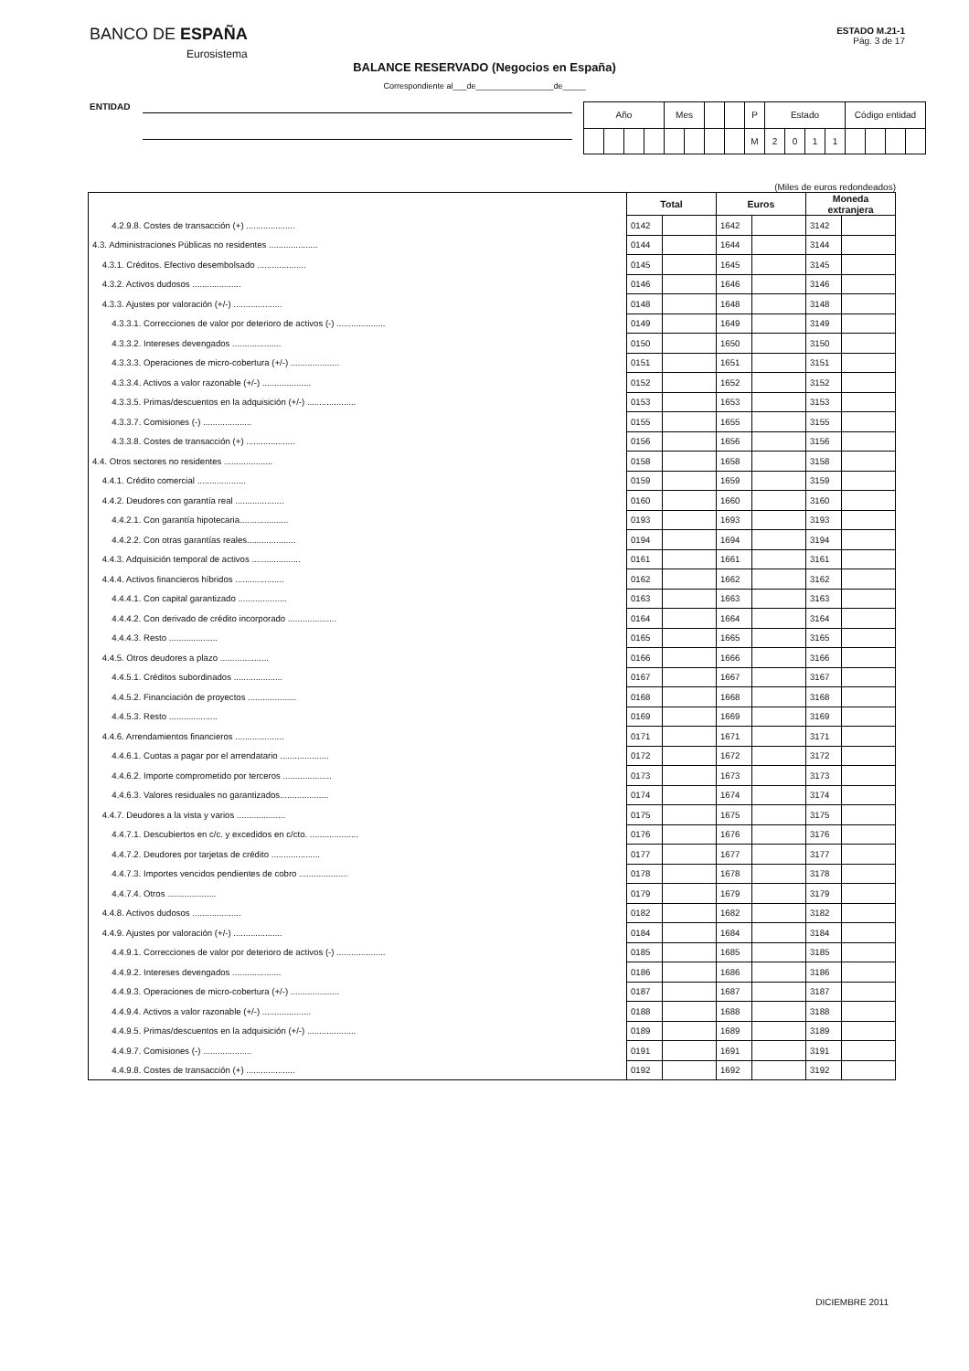BANCO DE ESPAÑA
Eurosistema
ESTADO M.21-1
Pág. 3 de 17
BALANCE RESERVADO (Negocios en España)
Correspondiente al___de_________________de_____
ENTIDAD
| Año | | | | Mes | | | | P | Estado | | | | Código entidad | | | |
| | | | | | | | | M | 2 | 0 | 1 | 1 | | | | |
(Miles de euros redondeados)
| | Total | | Euros | | Moneda extranjera | |
| --- | --- | --- | --- | --- | --- | --- |
| 4.2.9.8. Costes de transacción (+) .................... | 0142 | | 1642 | | 3142 | |
| 4.3. Administraciones Públicas no residentes .................... | 0144 | | 1644 | | 3144 | |
| 4.3.1. Créditos. Efectivo desembolsado .................... | 0145 | | 1645 | | 3145 | |
| 4.3.2. Activos dudosos .................... | 0146 | | 1646 | | 3146 | |
| 4.3.3. Ajustes por valoración (+/-) .................... | 0148 | | 1648 | | 3148 | |
| 4.3.3.1. Correcciones de valor por deterioro de activos (-) .................... | 0149 | | 1649 | | 3149 | |
| 4.3.3.2. Intereses devengados .................... | 0150 | | 1650 | | 3150 | |
| 4.3.3.3. Operaciones de micro-cobertura (+/-) .................... | 0151 | | 1651 | | 3151 | |
| 4.3.3.4. Activos a valor razonable (+/-) .................... | 0152 | | 1652 | | 3152 | |
| 4.3.3.5. Primas/descuentos en la adquisición (+/-) .................... | 0153 | | 1653 | | 3153 | |
| 4.3.3.7. Comisiones (-) .................... | 0155 | | 1655 | | 3155 | |
| 4.3.3.8. Costes de transacción (+) .................... | 0156 | | 1656 | | 3156 | |
| 4.4. Otros sectores no residentes .................... | 0158 | | 1658 | | 3158 | |
| 4.4.1. Crédito comercial .................... | 0159 | | 1659 | | 3159 | |
| 4.4.2. Deudores con garantía real .................... | 0160 | | 1660 | | 3160 | |
| 4.4.2.1. Con garantía hipotecaria.................... | 0193 | | 1693 | | 3193 | |
| 4.4.2.2. Con otras garantías reales.................... | 0194 | | 1694 | | 3194 | |
| 4.4.3. Adquisición temporal de activos .................... | 0161 | | 1661 | | 3161 | |
| 4.4.4. Activos financieros híbridos .................... | 0162 | | 1662 | | 3162 | |
| 4.4.4.1. Con capital garantizado .................... | 0163 | | 1663 | | 3163 | |
| 4.4.4.2. Con derivado de crédito incorporado .................... | 0164 | | 1664 | | 3164 | |
| 4.4.4.3. Resto .................... | 0165 | | 1665 | | 3165 | |
| 4.4.5. Otros deudores a plazo .................... | 0166 | | 1666 | | 3166 | |
| 4.4.5.1. Créditos subordinados .................... | 0167 | | 1667 | | 3167 | |
| 4.4.5.2. Financiación de proyectos .................... | 0168 | | 1668 | | 3168 | |
| 4.4.5.3. Resto .................... | 0169 | | 1669 | | 3169 | |
| 4.4.6. Arrendamientos financieros .................... | 0171 | | 1671 | | 3171 | |
| 4.4.6.1. Cuotas a pagar por el arrendatario .................... | 0172 | | 1672 | | 3172 | |
| 4.4.6.2. Importe comprometido por terceros .................... | 0173 | | 1673 | | 3173 | |
| 4.4.6.3. Valores residuales no garantizados.................... | 0174 | | 1674 | | 3174 | |
| 4.4.7. Deudores a la vista y varios .................... | 0175 | | 1675 | | 3175 | |
| 4.4.7.1. Descubiertos en c/c. y excedidos en c/cto. .................... | 0176 | | 1676 | | 3176 | |
| 4.4.7.2. Deudores por tarjetas de crédito .................... | 0177 | | 1677 | | 3177 | |
| 4.4.7.3. Importes vencidos pendientes de cobro .................... | 0178 | | 1678 | | 3178 | |
| 4.4.7.4. Otros .................... | 0179 | | 1679 | | 3179 | |
| 4.4.8. Activos dudosos .................... | 0182 | | 1682 | | 3182 | |
| 4.4.9. Ajustes por valoración (+/-) .................... | 0184 | | 1684 | | 3184 | |
| 4.4.9.1. Correcciones de valor por deterioro de activos (-) .................... | 0185 | | 1685 | | 3185 | |
| 4.4.9.2. Intereses devengados .................... | 0186 | | 1686 | | 3186 | |
| 4.4.9.3. Operaciones de micro-cobertura (+/-) .................... | 0187 | | 1687 | | 3187 | |
| 4.4.9.4. Activos a valor razonable (+/-) .................... | 0188 | | 1688 | | 3188 | |
| 4.4.9.5. Primas/descuentos en la adquisición (+/-) .................... | 0189 | | 1689 | | 3189 | |
| 4.4.9.7. Comisiones (-) .................... | 0191 | | 1691 | | 3191 | |
| 4.4.9.8. Costes de transacción (+) .................... | 0192 | | 1692 | | 3192 | |
DICIEMBRE 2011